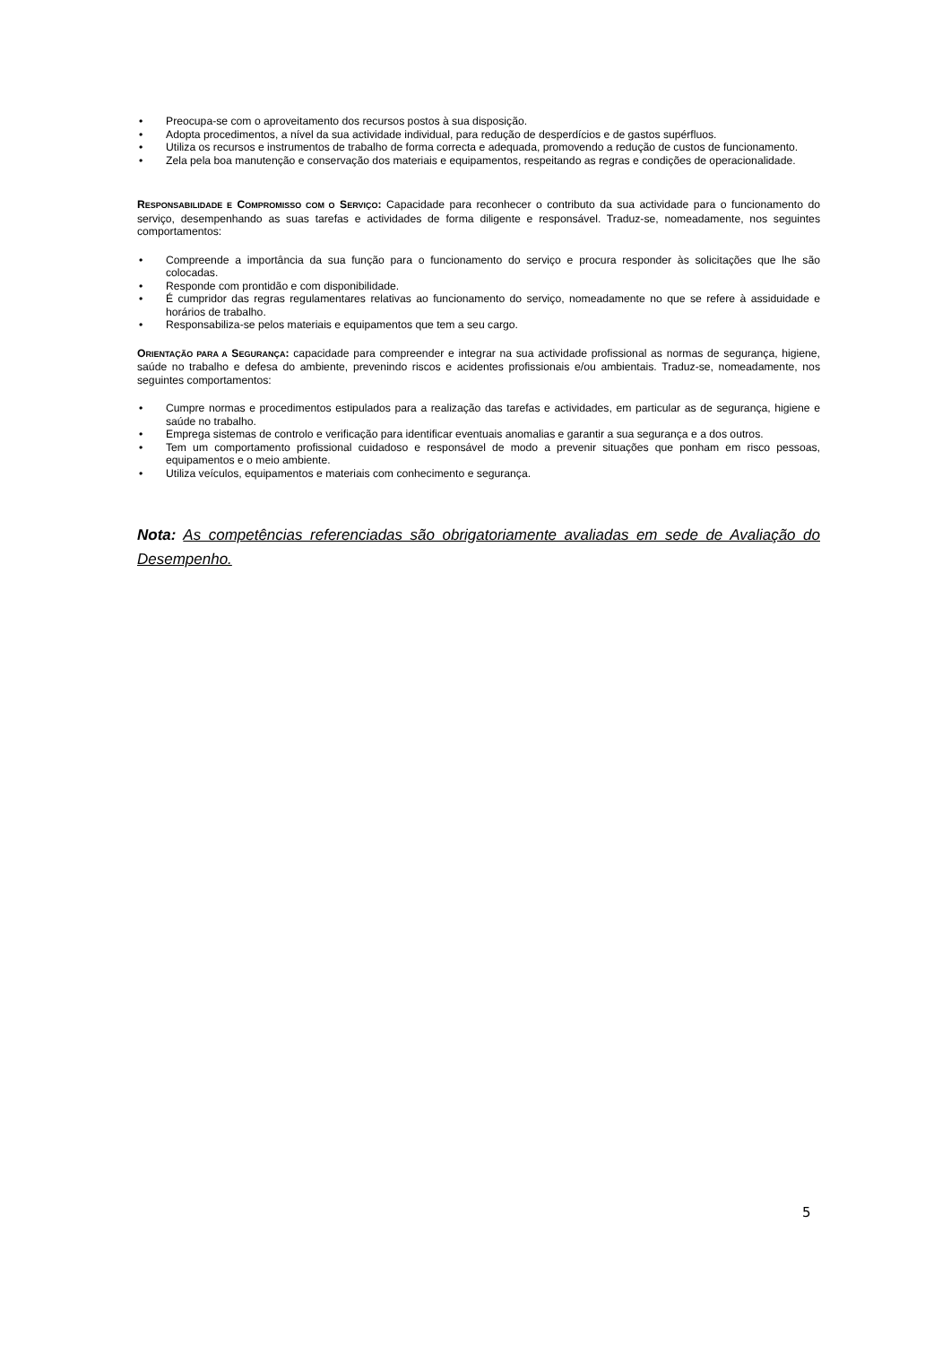• Preocupa-se com o aproveitamento dos recursos postos à sua disposição.
• Adopta procedimentos, a nível da sua actividade individual, para redução de desperdícios e de gastos supérfluos.
• Utiliza os recursos e instrumentos de trabalho de forma correcta e adequada, promovendo a redução de custos de funcionamento.
• Zela pela boa manutenção e conservação dos materiais e equipamentos, respeitando as regras e condições de operacionalidade.
RESPONSABILIDADE E COMPROMISSO COM O SERVIÇO: Capacidade para reconhecer o contributo da sua actividade para o funcionamento do serviço, desempenhando as suas tarefas e actividades de forma diligente e responsável. Traduz-se, nomeadamente, nos seguintes comportamentos:
• Compreende a importância da sua função para o funcionamento do serviço e procura responder às solicitações que lhe são colocadas.
• Responde com prontidão e com disponibilidade.
• É cumpridor das regras regulamentares relativas ao funcionamento do serviço, nomeadamente no que se refere à assiduidade e horários de trabalho.
• Responsabiliza-se pelos materiais e equipamentos que tem a seu cargo.
ORIENTAÇÃO PARA A SEGURANÇA: capacidade para compreender e integrar na sua actividade profissional as normas de segurança, higiene, saúde no trabalho e defesa do ambiente, prevenindo riscos e acidentes profissionais e/ou ambientais. Traduz-se, nomeadamente, nos seguintes comportamentos:
• Cumpre normas e procedimentos estipulados para a realização das tarefas e actividades, em particular as de segurança, higiene e saúde no trabalho.
• Emprega sistemas de controlo e verificação para identificar eventuais anomalias e garantir a sua segurança e a dos outros.
• Tem um comportamento profissional cuidadoso e responsável de modo a prevenir situações que ponham em risco pessoas, equipamentos e o meio ambiente.
• Utiliza veículos, equipamentos e materiais com conhecimento e segurança.
Nota: As competências referenciadas são obrigatoriamente avaliadas em sede de Avaliação do Desempenho.
5